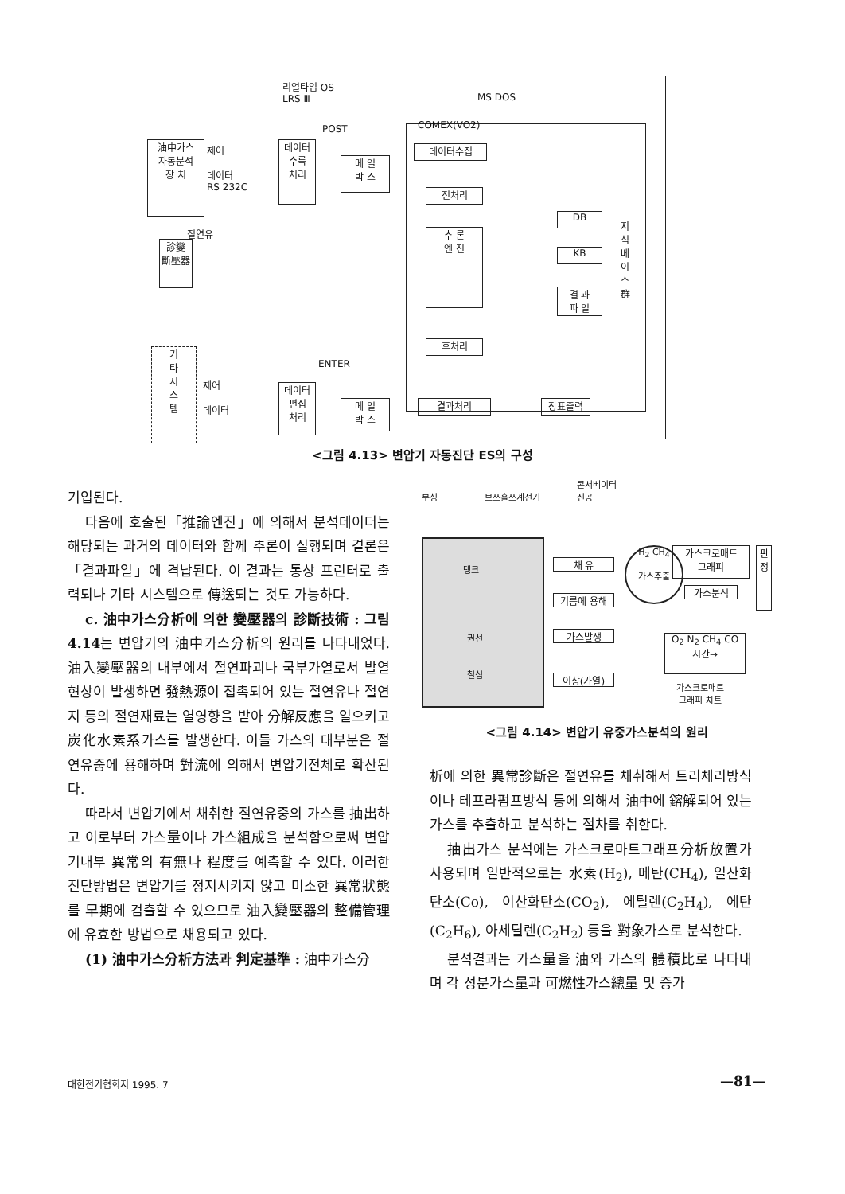리얼타임 OS
LRS Ⅲ
MS DOS
POST COMEX(VO2)
油中가스
자동분석
장 치
제어
데이터
RS 232C
절연유
診變
斷壓器
데이터
수록
처리
메 일
박 스
데이터수집
전처리
추 론
엔 진
후처리
DB
KB
결 과
파 일
지식베이스群
ENTER
기
타
시
스
템
제어
데이터
데이터
편집
처리
메 일
박 스
결과처리 장표출력
<그림 4.13> 변압기 자동진단 ES의 구성
기입된다.
다음에 호출된「推論엔진」에 의해서 분석데이터는 해당되는 과거의 데이터와 함께 추론이 실행되며 결론은「결과파일」에 격납된다. 이 결과는 통상 프린터로 출력되나 기타 시스템으로 傳送되는 것도 가능하다.
c. 油中가스分析에 의한 變壓器의 診斷技術 : 그림 4.14는 변압기의 油中가스分析의 원리를 나타내었다. 油入變壓器의 내부에서 절연파괴나 국부가열로서 발열현상이 발생하면 發熱源이 접촉되어 있는 절연유나 절연지 등의 절연재료는 열영향을 받아 分解反應을 일으키고 炭化水素系가스를 발생한다. 이들 가스의 대부분은 절연유중에 용해하며 對流에 의해서 변압기전체로 확산된다.
따라서 변압기에서 채취한 절연유중의 가스를 抽出하고 이로부터 가스量이나 가스組成을 분석함으로써 변압기내부 異常의 有無나 程度를 예측할 수 있다. 이러한 진단방법은 변압기를 정지시키지 않고 미소한 異常狀態를 早期에 검출할 수 있으므로 油入變壓器의 整備管理에 유효한 방법으로 채용되고 있다.
(1) 油中가스分析方法과 判定基準 : 油中가스分
콘서베이터
부싱 브쯔홀쯔계전기 진공
탱크
권선
철심
채 유
기름에 용해
가스발생
이상(가열)
H<sub>2</sub> CH<sub>4</sub>
가스추출
가스크로매트
그래피
가스분석
판
정
O<sub>2</sub> N<sub>2</sub> CH<sub>4</sub> CO
시간→
가스크로매트
그래피 차트
<그림 4.14> 변압기 유중가스분석의 원리
析에 의한 異常診斷은 절연유를 채취해서 트리체리방식이나 테프라펌프방식 등에 의해서 油中에 鎔解되어 있는 가스를 추출하고 분석하는 절차를 취한다.
抽出가스 분석에는 가스크로마트그래프分析放置가 사용되며 일반적으로는 水素(H<sub>2</sub>), 메탄(CH<sub>4</sub>), 일산화탄소(Co), 이산화탄소(CO<sub>2</sub>), 에틸렌(C<sub>2</sub>H<sub>4</sub>), 에탄(C<sub>2</sub>H<sub>6</sub>), 아세틸렌(C<sub>2</sub>H<sub>2</sub>) 등을 對象가스로 분석한다.
분석결과는 가스量을 油와 가스의 體積比로 나타내며 각 성분가스量과 可燃性가스總量 및 증가
대한전기협회지 1995. 7 —81—